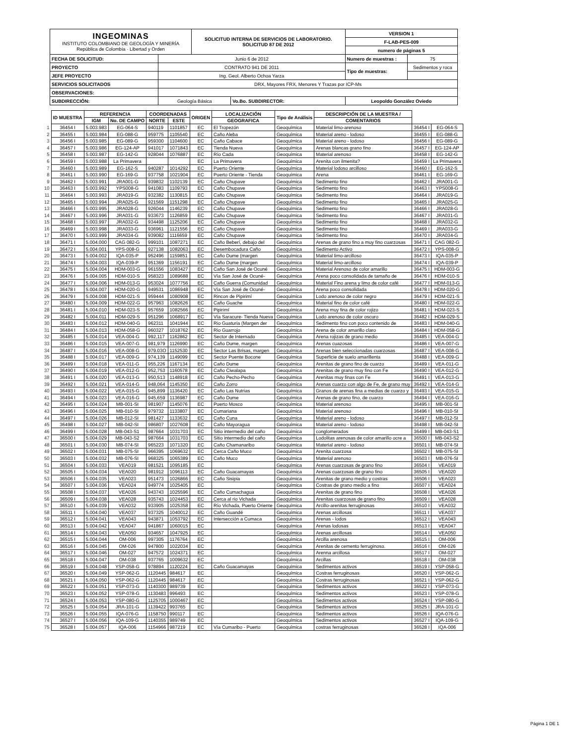| INGEOMINAS INSTITUTO COLOMBIANO DE GEOLOGÍA Y MINERÍA República de Colombia · Libertad y Orden | | SOLICITUD INTERNA DE SERVICIOS DE LABORATORIO. SOLICITUD 87 DE 2012 | | VERSION 1 | |
| | | | | F-LAB-PES-009 | |
| | | | | numero de páginas 5 | |
| FECHA DE SOLICITUD: | Junio 6 de 2012 | | | Numero de muestras : | 75 |
| PROYECTO | CONTRATO 941 DE 2011 | | | Tipo de muestras: | Sedimentos y roca |
| JEFE PROYECTO | Ing. Geol. Alberto Ochoa Yarza | | | | |
| SERVICIOS SOLICITADOS | DRX, Mayores FRX, Menores Y Trazas por ICP-Ms | | | | |
| OBSERVACIONES: | | | | | |
| SUBDIRECCIÓN: | Geología Básica | | Vo.Bo. SUBDIRECTOR: | Leopoldo González Oviedo | |
| | ID MUESTRA | REFERENCIA | | COORDENADAS | | ORIGEN | LOCALIZACIÓN | Tipo de Análisis | DESCRIPCIÓN DE LA MUESTRA / | | |
| | | IGM | No. DE CAMPO | NORTE | ESTE | | GEOGRAFICA | | COMENTARIOS | | |
| 1 | 36454 I | 5.003.983 | EG-064-S | 940119 | 1101857 | EC | El Tropezón | Geoquímica | Material limo-arenoso | 36454 I | EG-064-S |
| 2 | 36455 I | 5.003.984 | EG-088-G | 959775 | 1105540 | EC | Caño Aleba | Geoquímica | Material areno - lodoso | 36455 I | EG-088-G |
| 3 | 36456 I | 5.003.985 | EG-089-G | 959300 | 1104600 | EC | Caño Cabace | Geoquímica | Material areno - lodoso | 36456 I | EG-089-G |
| 4 | 36457 I | 5.003.986 | EG-124-AP | 941017 | 1071843 | EC | Tienda Nueva | Geoquímica | Arenas blancas grano fino | 36457 I | EG-124-AP |
| 5 | 36458 I | 5.003.987 | EG-142-G | 928044 | 1076887 | EC | Río Cada | Geoquímica | Material arenoso | 36458 I | EG-142-G |
| 6 | 36459 I | 5.003.988 | La Primavera | | | EC | La Primavera | Geoquímica | Arenita con ilmenita? | 36459 I | La Primavera |
| 7 | 36460 I | 5.003.989 | EG-162-S | 940287 | 1014292 | EC | Puerto Oriente | Geoquímica | Material lodoso arcilloso | 36460 I | EG-162-S |
| 8 | 36461 I | 5.003.990 | EG-169-G | 937758 | 1021904 | EC | Puerto Oriente - Tienda | Geoquímica | Arena | 36461 I | EG-169-G |
| 9 | 36462 I | 5.003.991 | JRA001-G | 939832 | 1102139 | EC | Caño Chupave | Geoquímica | Sedimento fino | 36462 I | JRA001-G |
| 10 | 36463 I | 5.003.992 | YPS008-G | 941083 | 1109793 | EC | Caño Chupave | Geoquímica | Sedimento fino | 36463 I | YPS008-G |
| 11 | 36464 I | 5.003.993 | JRA019-G | 932382 | 1130815 | EC | Caño Chupave | Geoquímica | Sedimento fino | 36464 I | JRA019-G |
| 12 | 36465 I | 5.003.994 | JRA025-G | 921569 | 1151298 | EC | Caño Chupave | Geoquímica | Sedimento fino | 36465 I | JRA025-G |
| 13 | 36466 I | 5.003.995 | JRA028-G | 926044 | 1146239 | EC | Caño Chupave | Geoquímica | Sedimento fino | 36466 I | JRA028-G |
| 14 | 36467 I | 5.003.996 | JRA031-G | 933673 | 1126859 | EC | Caño Chupave | Geoquímica | Sedimento fino | 36467 I | JRA031-G |
| 15 | 36468 I | 5.003.997 | JRA032-G | 934498 | 1125206 | EC | Caño Chupave | Geoquímica | Sedimento fino | 36468 I | JRA032-G |
| 16 | 36469 I | 5.003.998 | JRA033-G | 936961 | 1121556 | EC | Caño Chupave | Geoquímica | Sedimento fino | 36469 I | JRA033-G |
| 17 | 36470 I | 5.003.999 | JRA034-G | 939082 | 1116659 | EC | Caño Chupave | Geoquímica | Sedimento fino | 36470 I | JRA034-G |
| 18 | 36471 I | 5.004.000 | CAG 082-G | 999101 | 1087271 | EC | Caño Beberí, debajo del | Geoquímica | Arenas de grano fino a muy fino cuarzosas | 36471 I | CAG 082-G |
| 19 | 36472 I | 5.004.001 | YPS-008-G | 927138 | 1082063 | EC | Desembocadura Caño | Geoquímica | Sedimento Activo | 36472 I | YPS-008-G |
| 20 | 36473 I | 5.004.002 | IQA-035-P | 952496 | 1159851 | EC | Caño Dume (margen | Geoquímica | Material limo-arcilloso | 36473 I | IQA-035-P |
| 21 | 36474 I | 5.004.003 | IQA-039-P | 951369 | 1156191 | EC | Caño Dume (margen | Geoquímica | Material limo-arcilloso | 36474 I | IQA-039-P |
| 22 | 36475 I | 5.004.004 | HDM-003-G | 961556 | 1083427 | EC | Caño San José de Ocuné | Geoquímica | Material Arenoso de color amarillo | 36475 I | HDM-003-G |
| 23 | 36476 I | 5.004.005 | HDM-010-S | 958323 | 1089688 | EC | Vía San José de Ocuné- | Geoquímica | Arena poco consolidada de tamaño de | 36476 I | HDM-010-S |
| 24 | 36477 I | 5.004.006 | HDM-013-G | 953024 | 1077756 | EC | Caño Guerra (Comunidad | Geoquímica | Material Fino arena y limo de color café | 36477 I | HDM-013-G |
| 25 | 36478 I | 5.004.007 | HDM-020-G | 949531 | 1086948 | EC | Vía San José de Ocuné- | Geoquímica | Arena poco consolidada | 36478 I | HDM-020-G |
| 26 | 36479 I | 5.004.008 | HDM-021-S | 959444 | 1080908 | EC | Rincon de Pipirimí | Geoquímica | Lodo arenoso de color negro | 36479 I | HDM-021-S |
| 27 | 36480 I | 5.004.009 | HDM-022-G | 957963 | 1082626 | EC | Caño Guache | Geoquímica | Material fino de color café | 36480 I | HDM-022-G |
| 28 | 36481 I | 5.004.010 | HDM-023-S | 957659 | 1082566 | EC | Pipirimí | Geoquímica | Arena muy fina de color rojizo | 36481 I | HDM-023-S |
| 29 | 36482 I | 5.004.011 | HDM-029-S | 951296 | 1068917 | EC | Vía Saracure- Tienda Nueva | Geoquímica | Lodo arenoso de color oscuro | 36482 I | HDM-029-S |
| 30 | 36483 I | 5.004.012 | HDM-040-G | 962311 | 1041944 | EC | Rio Guaturia (Margen der | Geoquímica | Sedimento fino con poco contenido de | 36483 I | HDM-040-G |
| 31 | 36484 I | 5.004.013 | HDM-058-G | 960327 | 1018762 | EC | Rio Guarrojo | Geoquímica | Arena de color amarillo claro | 36484 I | HDM-058-G |
| 32 | 36485 I | 5.004.014 | VEA-004-G | 992,117 | 1162862 | EC | Sector de Internado | Geoquímica | Arena rojizas de grano medio | 36485 I | VEA-004-G |
| 33 | 36486 I | 5.004.015 | VEA-007-G | 981,979 | 1126990 | EC | Caño Dume, margen | Geoquímica | Arenas cuazosas | 36486 I | VEA-007-G |
| 34 | 36487 I | 5.004.016 | VEA-008-G | 979.03O | 1152530 | EC | Sector Las Brisas, margen | Geoquímica | Arenas bien seleccionadas cuarzosas | 36487 I | VEA-008-G |
| 35 | 36488 I | 5.004.017 | VEA-009-G | 974,139 | 1149099 | EC | Sector Puente Bocone | Geoquímica | Superficie de suelo amarillenta | 36488 I | VEA-009-G |
| 36 | 36489 I | 5.004.018 | VEA-011-G | 955,226 | 1167134 | EC | Caño Dume | Geoquímica | Arenitas de grano fino de cuarzo | 36489 I | VEA-011-G |
| 37 | 36490 I | 5.004.019 | VEA-012-G | 952,753 | 1160578 | EC | Caño Ciwalapa | Geoquímica | Arenitas de grano muy fino con Fe | 36490 I | VEA-012-G |
| 38 | 36491 I | 5.004.020 | VEA-013-G | 950,513 | 1148918 | EC | Caño Pecho-Pecho | Geoquímica | Arenitas muy finas con Fe | 36491 I | VEA-013-G |
| 39 | 36492 I | 5.004.021 | VEA-014-G | 948,064 | 1145350 | EC | Caño Zorro | Geoquímica | Arenas cuarzo con algo de Fe, de grano muy | 36492 I | VEA-014-G |
| 40 | 36493 I | 5.004.022 | VEA-015-G | 945,899 | 1136420 | EC | Caño Las Nutrias | Geoquímica | Granos de arenas fina a medias de cuarzo y | 36493 I | VEA-015-G |
| 41 | 36494 I | 5.004.023 | VEA-016-G | 945,659 | 1136987 | EC | Caño Dume | Geoquímica | Arenas de grano fino, de cuarzo | 36494 I | VEA-016-G |
| 42 | 36495 I | 5.004.024 | MB-001-SI | 981907 | 1145076 | EC | Puerto Mosco | Geoquímica | Material arenoso | 36495 I | MB-001-SI |
| 43 | 36496 I | 5.004.025 | MB-010-SI | 979732 | 1133807 | EC | Cumariana | Geoquímica | Material arenoso | 36496 I | MB-010-SI |
| 44 | 36497 I | 5.004.026 | MB-012-SI | 981427 | 1133632 | EC | Caño Cuna | Geoquímica | Material areno - lodoso | 36497 I | MB-012-SI |
| 45 | 36498 I | 5.004.027 | MB-042-SI | 986807 | 1027608 | EC | Caño Mayoragua | Geoquímica | Material areno - lodoso | 36498 I | MB-042-SI |
| 46 | 36499 I | 5.004.028 | MB-043-S1 | 987664 | 1031703 | EC | Sitio intermedio del caño | Geoquímica | conglomerados | 36499 I | MB-043-S1 |
| 47 | 36500 I | 5.004.029 | MB-043-S2 | 987664 | 1031703 | EC | Sitio intermedio del caño | Geoquímica | Lodolitas arenosas de color amarillo ocre a | 36500 I | MB-043-S2 |
| 48 | 36501 I | 5.004.030 | MB-074-SI | 965223 | 1071320 | EC | Caño Chamanaribo | Geoquímica | Material areno - lodoso | 36501 I | MB-074-SI |
| 49 | 36502 I | 5.004.031 | MB-075-SI | 966395 | 1069632 | EC | Cerca Caño Muco | Geoquímica | Arenita cuarzosa | 36502 I | MB-075-SI |
| 50 | 36503 I | 5.004.032 | MB-076-SI | 968325 | 1065389 | EC | Caño Muco | Geoquímica | Material arenoso | 36503 I | MB-076-SI |
| 51 | 36504 I | 5.004.033 | VEA019 | 981521 | 1095185 | EC | | Geoquímica | Arenas cuarzosas de grano fino | 36504 I | VEA019 |
| 52 | 36505 I | 5.004.034 | VEA020 | 981912 | 1096113 | EC | Caño Guacamayas | Geoquímica | Arenas cuarzosas de grano fino | 36505 I | VEA020 |
| 53 | 36506 I | 5.004.035 | VEA023 | 951473 | 1026866 | EC | Caño Sisipia | Geoquímica | Arenitas de grano medio y costras | 36506 I | VEA023 |
| 54 | 36507 I | 5.004.036 | VEA024 | 949774 | 1025405 | EC | | Geoquímica | Costras de grano medio a fino | 36507 I | VEA024 |
| 55 | 36508 I | 5.004.037 | VEA026 | 943743 | 1025596 | EC | Caño Cumachagua | Geoquímica | Arenitas de grano fino | 36508 I | VEA026 |
| 56 | 36509 I | 5.004.038 | VEA028 | 935743 | 1024453 | EC | Cerca al rio Vichada | Geoquímica | Arenitas cuarzosas de grano fino | 36509 I | VEA028 |
| 57 | 36510 I | 5.004.039 | VEA032 | 933905 | 1025358 | EC | Río Vichada, Puerto Oriente | Geoquímica | Arcillo-arenitas ferruginosas | 36510 I | VEA032 |
| 58 | 36511 I | 5.004.040 | VEA037 | 937325 | 1040012 | EC | Caño Guandé | Geoquímica | Arenas arcillosas | 36511 I | VEA037 |
| 59 | 36512 I | 5.004.041 | VEA043 | 943871 | 1053792 | EC | Intersección a Cumaca | Geoquímica | Arenas - lodos | 36512 I | VEA043 |
| 60 | 36513 I | 5.004.042 | VEA047 | 941867 | 1060015 | EC | | Geoquímica | Arenas lodosas | 36513 I | VEA047 |
| 61 | 36514 I | 5.004.043 | VEA050 | 934657 | 1047925 | EC | | Geoquímica | Arenas arcillosas | 36514 I | VEA050 |
| 62 | 36515 I | 5.004.044 | OM-006 | 997305 | 1176764 | EC | | Geoquímica | Arcilla arenosa | 36515 I | OM-006 |
| 63 | 36516 I | 5.004.045 | OM-026 | 947800 | 1022034 | EC | | Geoquímica | Arenitas de cemento ferruginoso. | 36516 I | OM-026 |
| 64 | 36517 I | 5.004.046 | OM-027 | 947572 | 1024371 | EC | | Geoquímica | Arenna arcillosa | 36517 I | OM-027 |
| 65 | 36518 I | 5.004.047 | OM-038 | 937765 | 1009632 | EC | | Geoquímica | Arcillas | 36518 I | OM-038 |
| 66 | 36519 I | 5.004.048 | YSP-058-G | 978894 | 1120224 | EC | Caño Guacamayas | Geoquímica | Sedimentos activos | 36519 I | YSP-058-G |
| 67 | 36520 I | 5.004.049 | YSP-062-G | 1120445 | 984617 | EC | | Geoquímica | Costras ferruginosas | 36520 I | YSP-062-G |
| 68 | 36521 I | 5.004.050 | YSP-062-G | 1120445 | 984617 | EC | | Geoquímica | Costras ferruginosas | 36521 I | YSP-062-G |
| 69 | 36522 I | 5.004.051 | YSP-073-G | 1140300 | 989739 | EC | | Geoquímica | Sedimentos activos | 36522 I | YSP-073-G |
| 70 | 36523 I | 5.004.052 | YSP-078-G | 1130483 | 996493 | EC | | Geoquímica | Sedimentos activos | 36523 I | YSP-078-G |
| 71 | 36524 I | 5.004.053 | YSP-080-G | 1125705 | 1000467 | EC | | Geoquímica | Sedimentos activos | 36524 I | YSP-080-G |
| 72 | 36525 I | 5.004.054 | JRA-101-G | 1139422 | 993765 | EC | | Geoquímica | Sedimentos activos | 36525 I | JRA-101-G |
| 73 | 36526 I | 5.004.055 | IQA-076-G | 1158750 | 990117 | EC | | Geoquímica | Sedimentos activos | 36526 I | IQA-076-G |
| 74 | 36527 I | 5.004.056 | IQA-109-G | 1140355 | 989749 | EC | | Geoquímica | Sedimentos activos | 36527 I | IQA-109-G |
| 75 | 36528 I | 5.004.057 | IQA-006 | 1154966 | 987219 | EC | Vía Cumaribo - Puerto | Geoquímica | costras ferruginosas | 36528 I | IQA-006 |
Página 1 DE 1